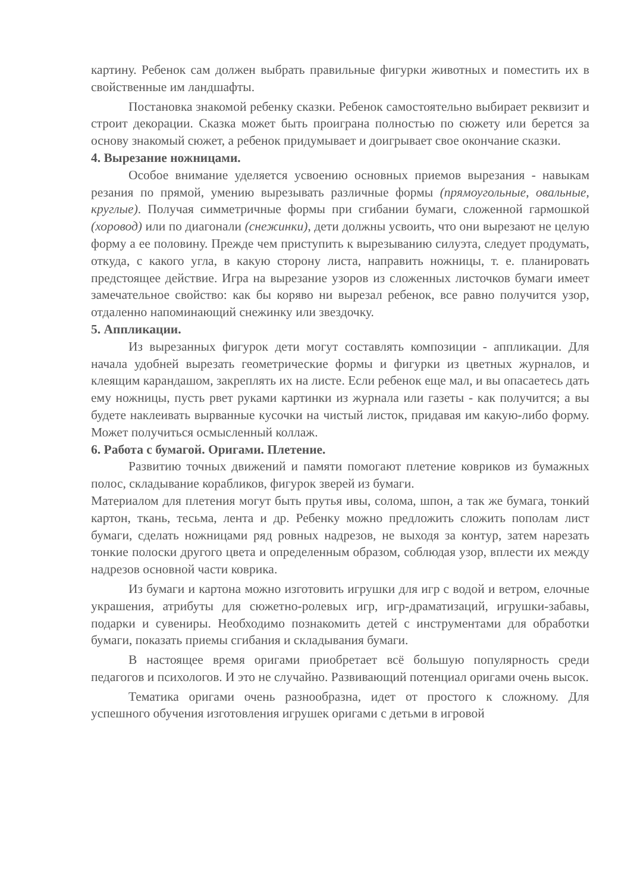картину. Ребенок сам должен выбрать правильные фигурки животных и поместить их в свойственные им ландшафты.
Постановка знакомой ребенку сказки. Ребенок самостоятельно выбирает реквизит и строит декорации. Сказка может быть проиграна полностью по сюжету или берется за основу знакомый сюжет, а ребенок придумывает и доигрывает свое окончание сказки.
4. Вырезание ножницами.
Особое внимание уделяется усвоению основных приемов вырезания - навыкам резания по прямой, умению вырезывать различные формы (прямоугольные, овальные, круглые). Получая симметричные формы при сгибании бумаги, сложенной гармошкой (хоровод) или по диагонали (снежинки), дети должны усвоить, что они вырезают не целую форму а ее половину. Прежде чем приступить к вырезыванию силуэта, следует продумать, откуда, с какого угла, в какую сторону листа, направить ножницы, т. е. планировать предстоящее действие. Игра на вырезание узоров из сложенных листочков бумаги имеет замечательное свойство: как бы коряво ни вырезал ребенок, все равно получится узор, отдаленно напоминающий снежинку или звездочку.
5. Аппликации.
Из вырезанных фигурок дети могут составлять композиции - аппликации. Для начала удобней вырезать геометрические формы и фигурки из цветных журналов, и клеящим карандашом, закреплять их на листе. Если ребенок еще мал, и вы опасаетесь дать ему ножницы, пусть рвет руками картинки из журнала или газеты - как получится; а вы будете наклеивать вырванные кусочки на чистый листок, придавая им какую-либо форму. Может получиться осмысленный коллаж.
6. Работа с бумагой. Оригами. Плетение.
Развитию точных движений и памяти помогают плетение ковриков из бумажных полос, складывание корабликов, фигурок зверей из бумаги.
Материалом для плетения могут быть прутья ивы, солома, шпон, а так же бумага, тонкий картон, ткань, тесьма, лента и др. Ребенку можно предложить сложить пополам лист бумаги, сделать ножницами ряд ровных надрезов, не выходя за контур, затем нарезать тонкие полоски другого цвета и определенным образом, соблюдая узор, вплести их между надрезов основной части коврика.
Из бумаги и картона можно изготовить игрушки для игр с водой и ветром, елочные украшения, атрибуты для сюжетно-ролевых игр, игр-драматизаций, игрушки-забавы, подарки и сувениры. Необходимо познакомить детей с инструментами для обработки бумаги, показать приемы сгибания и складывания бумаги.
В настоящее время оригами приобретает всё большую популярность среди педагогов и психологов. И это не случайно. Развивающий потенциал оригами очень высок.
Тематика оригами очень разнообразна, идет от простого к сложному. Для успешного обучения изготовления игрушек оригами с детьми в игровой